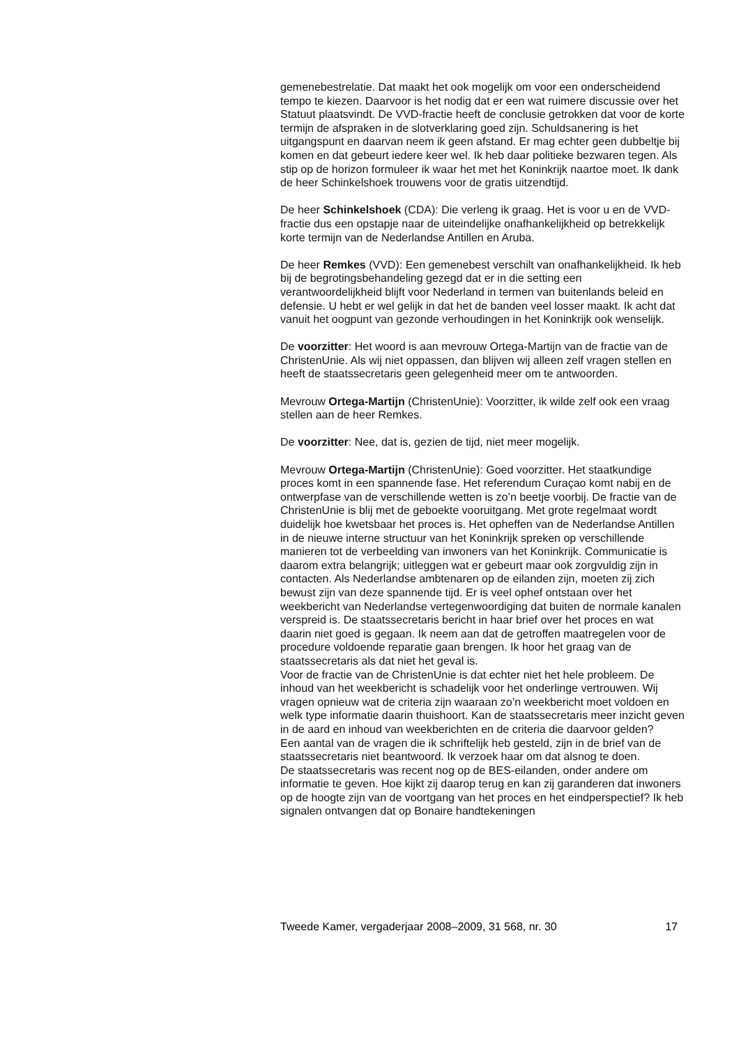gemenebestrelatie. Dat maakt het ook mogelijk om voor een onderscheidend tempo te kiezen. Daarvoor is het nodig dat er een wat ruimere discussie over het Statuut plaatsvindt. De VVD-fractie heeft de conclusie getrokken dat voor de korte termijn de afspraken in de slotverklaring goed zijn. Schuldsanering is het uitgangspunt en daarvan neem ik geen afstand. Er mag echter geen dubbeltje bij komen en dat gebeurt iedere keer wel. Ik heb daar politieke bezwaren tegen. Als stip op de horizon formuleer ik waar het met het Koninkrijk naartoe moet. Ik dank de heer Schinkelshoek trouwens voor de gratis uitzendtijd.
De heer Schinkelshoek (CDA): Die verleng ik graag. Het is voor u en de VVD-fractie dus een opstapje naar de uiteindelijke onafhankelijkheid op betrekkelijk korte termijn van de Nederlandse Antillen en Aruba.
De heer Remkes (VVD): Een gemenebest verschilt van onafhankelijkheid. Ik heb bij de begrotingsbehandeling gezegd dat er in die setting een verantwoordelijkheid blijft voor Nederland in termen van buitenlands beleid en defensie. U hebt er wel gelijk in dat het de banden veel losser maakt. Ik acht dat vanuit het oogpunt van gezonde verhoudingen in het Koninkrijk ook wenselijk.
De voorzitter: Het woord is aan mevrouw Ortega-Martijn van de fractie van de ChristenUnie. Als wij niet oppassen, dan blijven wij alleen zelf vragen stellen en heeft de staatssecretaris geen gelegenheid meer om te antwoorden.
Mevrouw Ortega-Martijn (ChristenUnie): Voorzitter, ik wilde zelf ook een vraag stellen aan de heer Remkes.
De voorzitter: Nee, dat is, gezien de tijd, niet meer mogelijk.
Mevrouw Ortega-Martijn (ChristenUnie): Goed voorzitter. Het staatkundige proces komt in een spannende fase. Het referendum Curaçao komt nabij en de ontwerpfase van de verschillende wetten is zo’n beetje voorbij. De fractie van de ChristenUnie is blij met de geboekte vooruitgang. Met grote regelmaat wordt duidelijk hoe kwetsbaar het proces is. Het opheffen van de Nederlandse Antillen in de nieuwe interne structuur van het Koninkrijk spreken op verschillende manieren tot de verbeelding van inwoners van het Koninkrijk. Communicatie is daarom extra belangrijk; uitleggen wat er gebeurt maar ook zorgvuldig zijn in contacten. Als Nederlandse ambtenaren op de eilanden zijn, moeten zij zich bewust zijn van deze spannende tijd. Er is veel ophef ontstaan over het weekbericht van Nederlandse vertegenwoordiging dat buiten de normale kanalen verspreid is. De staatssecretaris bericht in haar brief over het proces en wat daarin niet goed is gegaan. Ik neem aan dat de getroffen maatregelen voor de procedure voldoende reparatie gaan brengen. Ik hoor het graag van de staatssecretaris als dat niet het geval is.
Voor de fractie van de ChristenUnie is dat echter niet het hele probleem. De inhoud van het weekbericht is schadelijk voor het onderlinge vertrouwen. Wij vragen opnieuw wat de criteria zijn waaraan zo’n weekbericht moet voldoen en welk type informatie daarin thuishoort. Kan de staatssecretaris meer inzicht geven in de aard en inhoud van weekberichten en de criteria die daarvoor gelden?
Een aantal van de vragen die ik schriftelijk heb gesteld, zijn in de brief van de staatssecretaris niet beantwoord. Ik verzoek haar om dat alsnog te doen.
De staatssecretaris was recent nog op de BES-eilanden, onder andere om informatie te geven. Hoe kijkt zij daarop terug en kan zij garanderen dat inwoners op de hoogte zijn van de voortgang van het proces en het eindperspectief? Ik heb signalen ontvangen dat op Bonaire handtekeningen
Tweede Kamer, vergaderjaar 2008–2009, 31 568, nr. 30 17